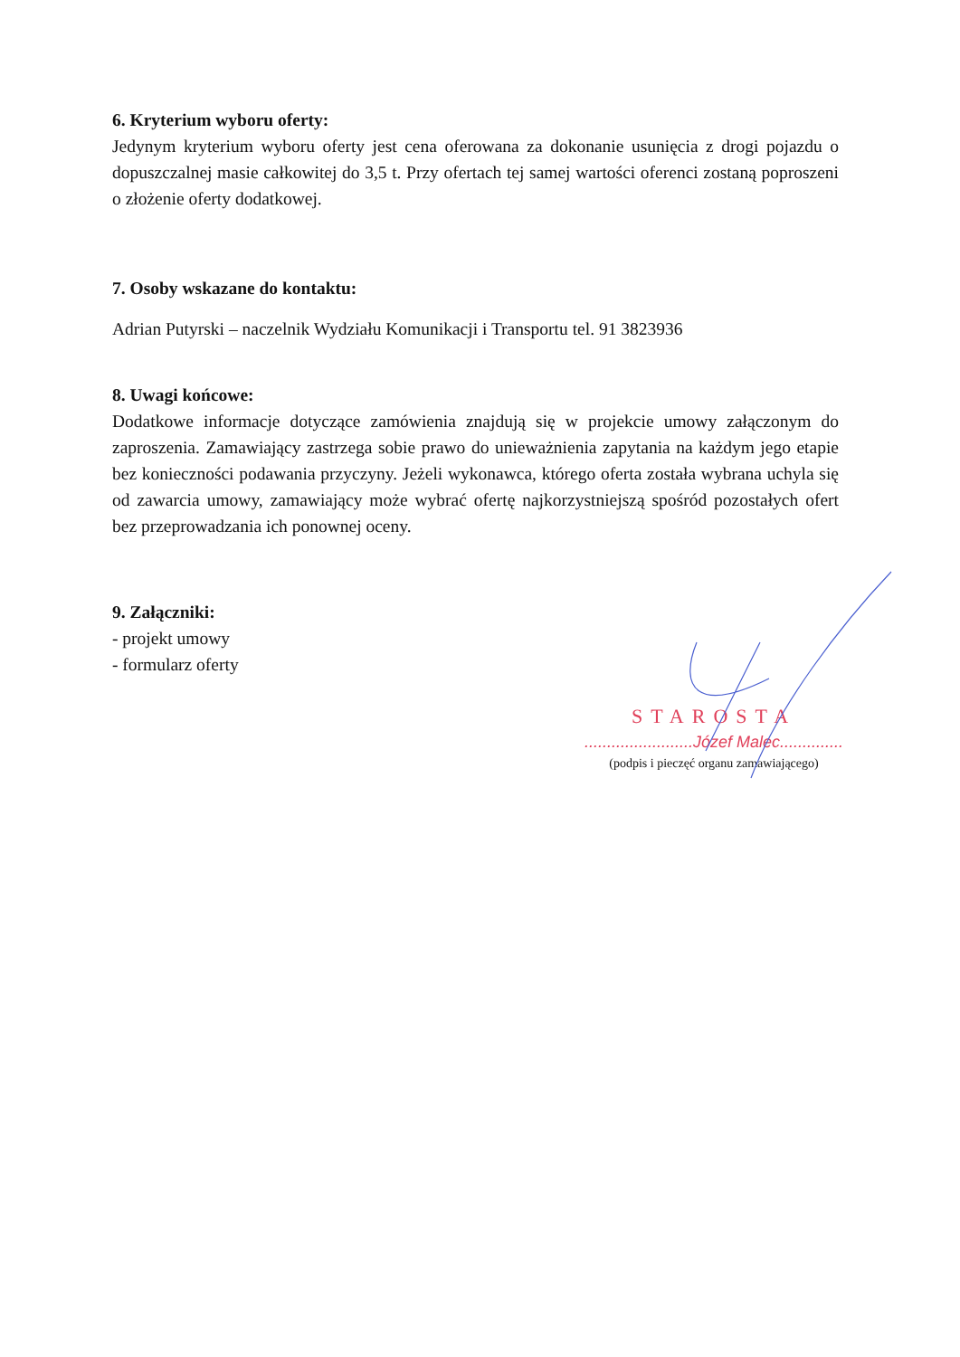6. Kryterium wyboru oferty:
Jedynym kryterium wyboru oferty jest cena oferowana za dokonanie usunięcia z drogi pojazdu o dopuszczalnej masie całkowitej do 3,5 t. Przy ofertach tej samej wartości oferenci zostaną poproszeni o złożenie oferty dodatkowej.
7. Osoby wskazane do kontaktu:
Adrian Putyrski – naczelnik Wydziału Komunikacji i Transportu tel. 91 3823936
8. Uwagi końcowe:
Dodatkowe informacje dotyczące zamówienia znajdują się w projekcie umowy załączonym do zaproszenia. Zamawiający zastrzega sobie prawo do unieważnienia zapytania na każdym jego etapie bez konieczności podawania przyczyny. Jeżeli wykonawca, którego oferta została wybrana uchyla się od zawarcia umowy, zamawiający może wybrać ofertę najkorzystniejszą spośród pozostałych ofert bez przeprowadzania ich ponownej oceny.
9. Załączniki:
- projekt umowy
- formularz oferty
STAROSTA
........................Józef Malec..............
(podpis i pieczęć organu zamawiającego)